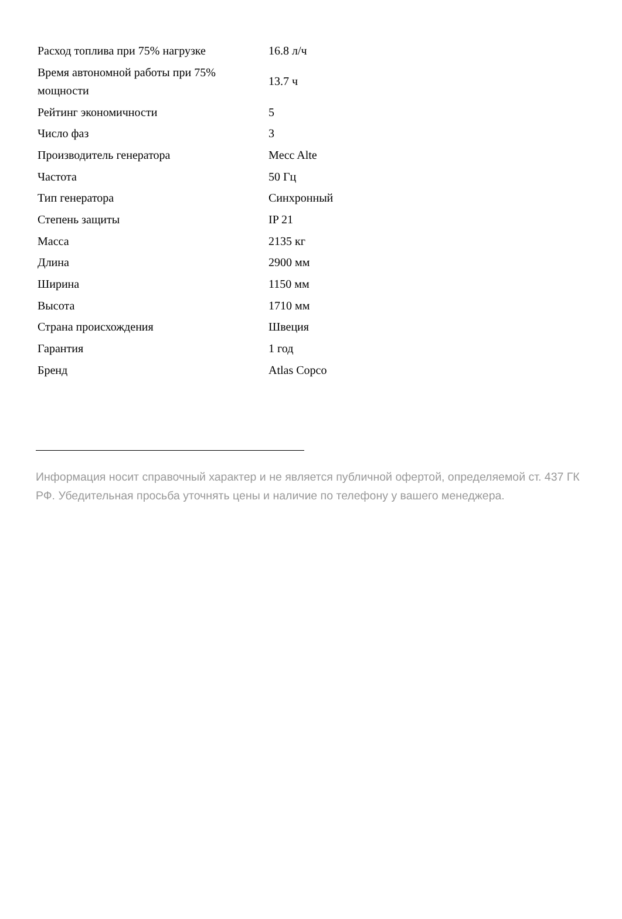| Расход топлива при 75% нагрузке | 16.8 л/ч |
| Время автономной работы при 75% мощности | 13.7 ч |
| Рейтинг экономичности | 5 |
| Число фаз | 3 |
| Производитель генератора | Mecc Alte |
| Частота | 50 Гц |
| Тип генератора | Синхронный |
| Степень защиты | IP 21 |
| Масса | 2135 кг |
| Длина | 2900 мм |
| Ширина | 1150 мм |
| Высота | 1710 мм |
| Страна происхождения | Швеция |
| Гарантия | 1 год |
| Бренд | Atlas Copco |
Информация носит справочный характер и не является публичной офертой, определяемой ст. 437 ГК РФ. Убедительная просьба уточнять цены и наличие по телефону у вашего менеджера.